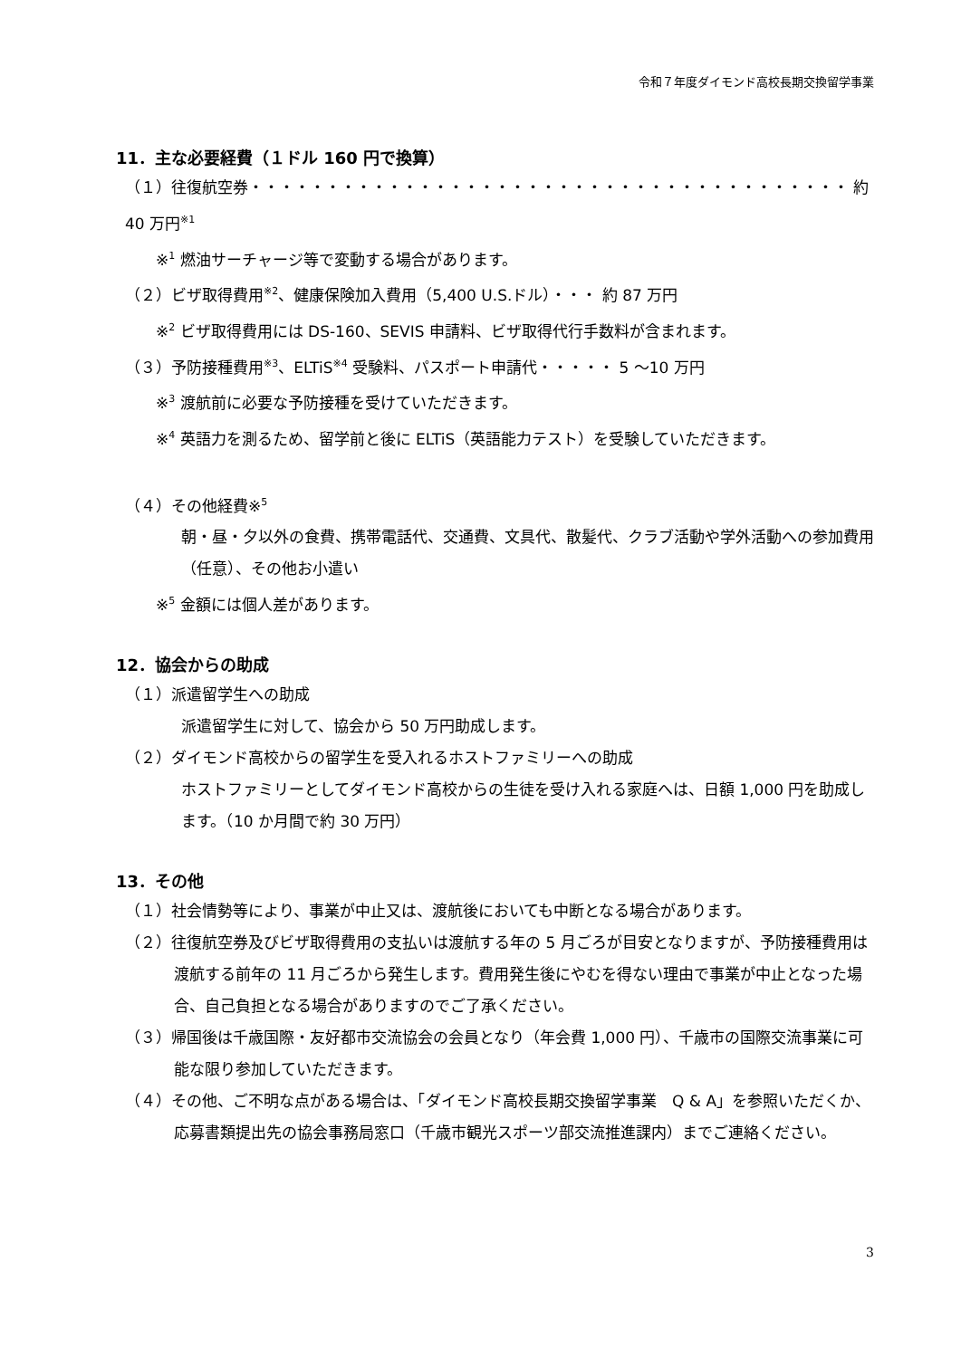令和７年度ダイモンド高校長期交換留学事業
11．主な必要経費（１ドル 160 円で換算）
（１）往復航空券・・・・・・・・・・・・・・・・・・・・・・・・・・・・・・・・・・・・・・・ 約 40 万円<sup>※1</sup>
※<sup>1</sup> 燃油サーチャージ等で変動する場合があります。
（２）ビザ取得費用<sup>※2</sup>、健康保険加入費用（5,400 U.S.ドル）・・・ 約 87 万円
※<sup>2</sup> ビザ取得費用には DS-160、SEVIS 申請料、ビザ取得代行手数料が含まれます。
（３）予防接種費用<sup>※3</sup>、ELTiS<sup>※4</sup> 受験料、パスポート申請代・・・・・ 5 ～10 万円
※<sup>3</sup> 渡航前に必要な予防接種を受けていただきます。
※<sup>4</sup> 英語力を測るため、留学前と後に ELTiS（英語能力テスト）を受験していただきます。
（４）その他経費※<sup>5</sup>
朝・昼・夕以外の食費、携帯電話代、交通費、文具代、散髪代、クラブ活動や学外活動への参加費用（任意）、その他お小遣い
※<sup>5</sup> 金額には個人差があります。
12．協会からの助成
（１）派遣留学生への助成
派遣留学生に対して、協会から 50 万円助成します。
（２）ダイモンド高校からの留学生を受入れるホストファミリーへの助成
ホストファミリーとしてダイモンド高校からの生徒を受け入れる家庭へは、日額 1,000 円を助成します。（10 か月間で約 30 万円）
13．その他
（１）社会情勢等により、事業が中止又は、渡航後においても中断となる場合があります。
（２）往復航空券及びビザ取得費用の支払いは渡航する年の 5 月ごろが目安となりますが、予防接種費用は渡航する前年の 11 月ごろから発生します。費用発生後にやむを得ない理由で事業が中止となった場合、自己負担となる場合がありますのでご了承ください。
（３）帰国後は千歳国際・友好都市交流協会の会員となり（年会費 1,000 円）、千歳市の国際交流事業に可能な限り参加していただきます。
（４）その他、ご不明な点がある場合は、「ダイモンド高校長期交換留学事業　Q & A」を参照いただくか、応募書類提出先の協会事務局窓口（千歳市観光スポーツ部交流推進課内）までご連絡ください。
3